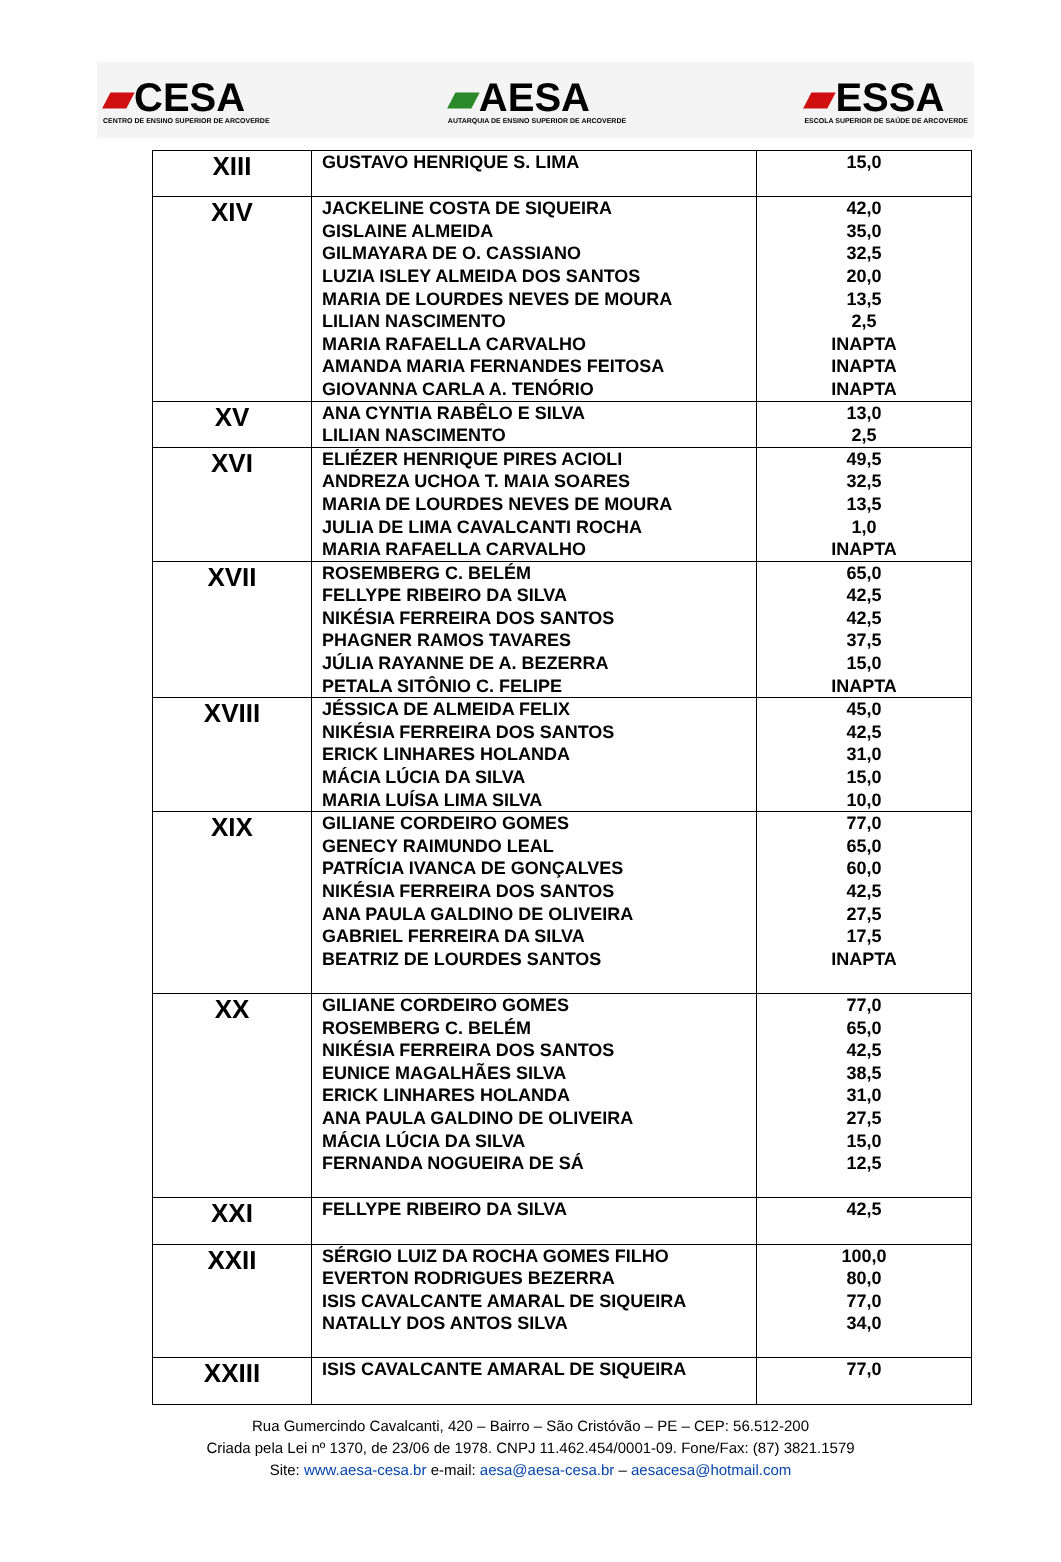▰CESA
CENTRO DE ENSINO SUPERIOR DE ARCOVERDE
▰AESA
AUTARQUIA DE ENSINO SUPERIOR DE ARCOVERDE
▰ESSA
ESCOLA SUPERIOR DE SAÚDE DE ARCOVERDE
| XIII | GUSTAVO HENRIQUE S. LIMA | 15,0 |
| XIV | JACKELINE COSTA DE SIQUEIRA GISLAINE ALMEIDA GILMAYARA DE O. CASSIANO LUZIA ISLEY ALMEIDA DOS SANTOS MARIA DE LOURDES NEVES DE MOURA LILIAN NASCIMENTO MARIA RAFAELLA CARVALHO AMANDA MARIA FERNANDES FEITOSA GIOVANNA CARLA A. TENÓRIO | 42,0 35,0 32,5 20,0 13,5 2,5 INAPTA INAPTA INAPTA |
| XV | ANA CYNTIA RABÊLO E SILVA LILIAN NASCIMENTO | 13,0 2,5 |
| XVI | ELIÉZER HENRIQUE PIRES ACIOLI ANDREZA UCHOA T. MAIA SOARES MARIA DE LOURDES NEVES DE MOURA JULIA DE LIMA CAVALCANTI ROCHA MARIA RAFAELLA CARVALHO | 49,5 32,5 13,5 1,0 INAPTA |
| XVII | ROSEMBERG C. BELÉM FELLYPE RIBEIRO DA SILVA NIKÉSIA FERREIRA DOS SANTOS PHAGNER RAMOS TAVARES JÚLIA RAYANNE DE A. BEZERRA PETALA SITÔNIO C. FELIPE | 65,0 42,5 42,5 37,5 15,0 INAPTA |
| XVIII | JÉSSICA DE ALMEIDA FELIX NIKÉSIA FERREIRA DOS SANTOS ERICK LINHARES HOLANDA MÁCIA LÚCIA DA SILVA MARIA LUÍSA LIMA SILVA | 45,0 42,5 31,0 15,0 10,0 |
| XIX | GILIANE CORDEIRO GOMES GENECY RAIMUNDO LEAL PATRÍCIA IVANCA DE GONÇALVES NIKÉSIA FERREIRA DOS SANTOS ANA PAULA GALDINO DE OLIVEIRA GABRIEL FERREIRA DA SILVA BEATRIZ DE LOURDES SANTOS | 77,0 65,0 60,0 42,5 27,5 17,5 INAPTA |
| XX | GILIANE CORDEIRO GOMES ROSEMBERG C. BELÉM NIKÉSIA FERREIRA DOS SANTOS EUNICE MAGALHÃES SILVA ERICK LINHARES HOLANDA ANA PAULA GALDINO DE OLIVEIRA MÁCIA LÚCIA DA SILVA FERNANDA NOGUEIRA DE SÁ | 77,0 65,0 42,5 38,5 31,0 27,5 15,0 12,5 |
| XXI | FELLYPE RIBEIRO DA SILVA | 42,5 |
| XXII | SÉRGIO LUIZ DA ROCHA GOMES FILHO EVERTON RODRIGUES BEZERRA ISIS CAVALCANTE AMARAL DE SIQUEIRA NATALLY DOS ANTOS SILVA | 100,0 80,0 77,0 34,0 |
| XXIII | ISIS CAVALCANTE AMARAL DE SIQUEIRA | 77,0 |
Rua Gumercindo Cavalcanti, 420 – Bairro – São Cristóvão – PE – CEP: 56.512-200
Criada pela Lei nº 1370, de 23/06 de 1978. CNPJ 11.462.454/0001-09. Fone/Fax: (87) 3821.1579
Site: www.aesa-cesa.br e-mail: aesa@aesa-cesa.br – aesacesa@hotmail.com